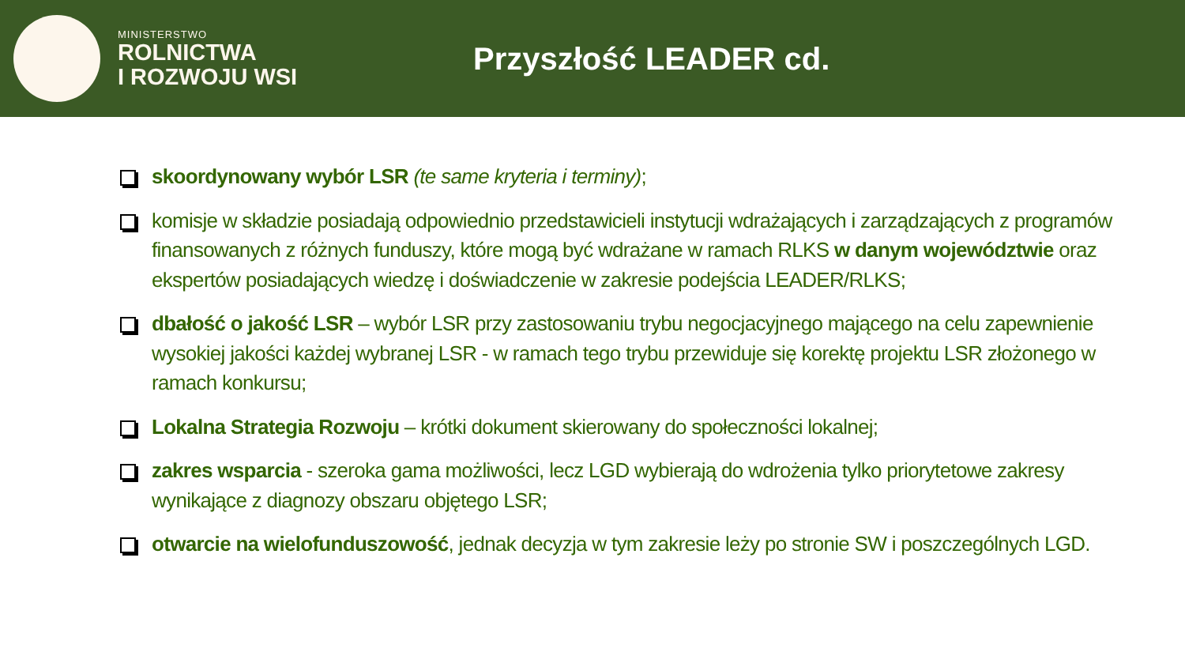MINISTERSTWO
ROLNICTWA
I ROZWOJU WSI
Przyszłość LEADER cd.
skoordynowany wybór LSR (te same kryteria i terminy);
komisje w składzie posiadają odpowiednio przedstawicieli instytucji wdrażających i zarządzających z programów finansowanych z różnych funduszy, które mogą być wdrażane w ramach RLKS w danym województwie oraz ekspertów posiadających wiedzę i doświadczenie w zakresie podejścia LEADER/RLKS;
dbałość o jakość LSR – wybór LSR przy zastosowaniu trybu negocjacyjnego mającego na celu zapewnienie wysokiej jakości każdej wybranej LSR - w ramach tego trybu przewiduje się korektę projektu LSR złożonego w ramach konkursu;
Lokalna Strategia Rozwoju – krótki dokument skierowany do społeczności lokalnej;
zakres wsparcia - szeroka gama możliwości, lecz LGD wybierają do wdrożenia tylko priorytetowe zakresy wynikające z diagnozy obszaru objętego LSR;
otwarcie na wielofunduszowość, jednak decyzja w tym zakresie leży po stronie SW i poszczególnych LGD.